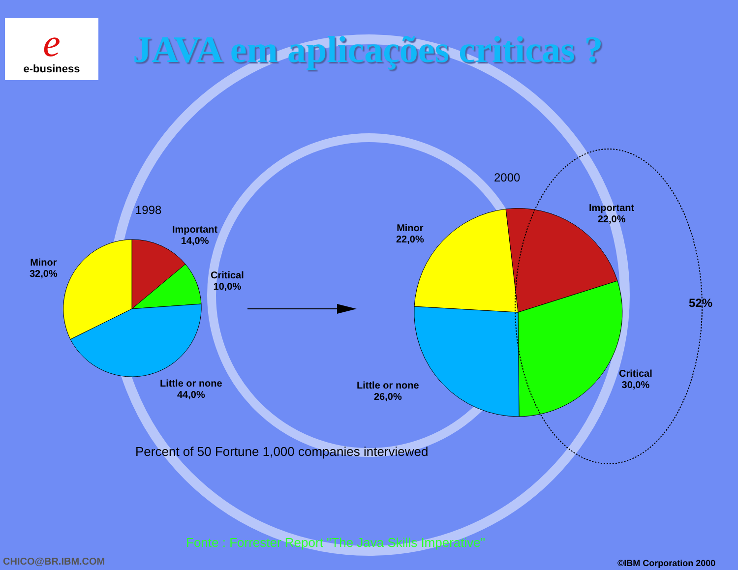e
e-business
JAVA em aplicações criticas ?
1998
2000
Important
14,0%
Minor
32,0%
Critical
10,0%
Little or none
44,0%
Minor
22,0%
Important
22,0%
Little or none
26,0%
Critical
30,0%
52%
Percent of 50 Fortune 1,000 companies interviewed
Fonte : Forrester Report "The Java Skills Imperative"
CHICO@BR.IBM.COM ©IBM Corporation 2000